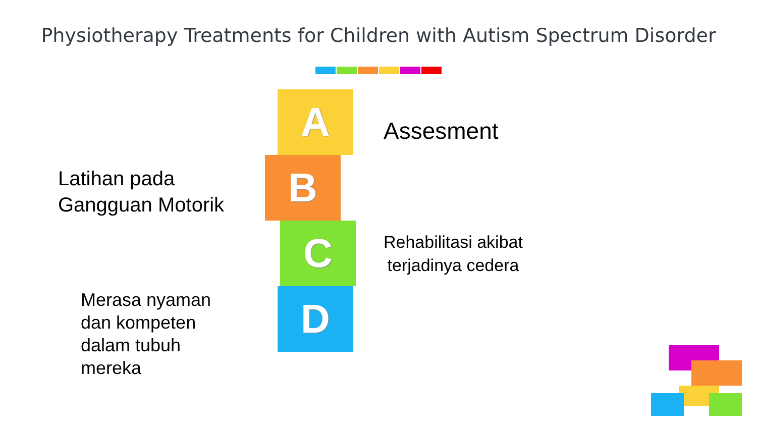Physiotherapy Treatments for Children with Autism Spectrum Disorder
Latihan pada
Gangguan Motorik
Merasa nyaman
dan kompeten
dalam tubuh
mereka
A
B
C
D
Assesment
Rehabilitasi akibat
terjadinya cedera